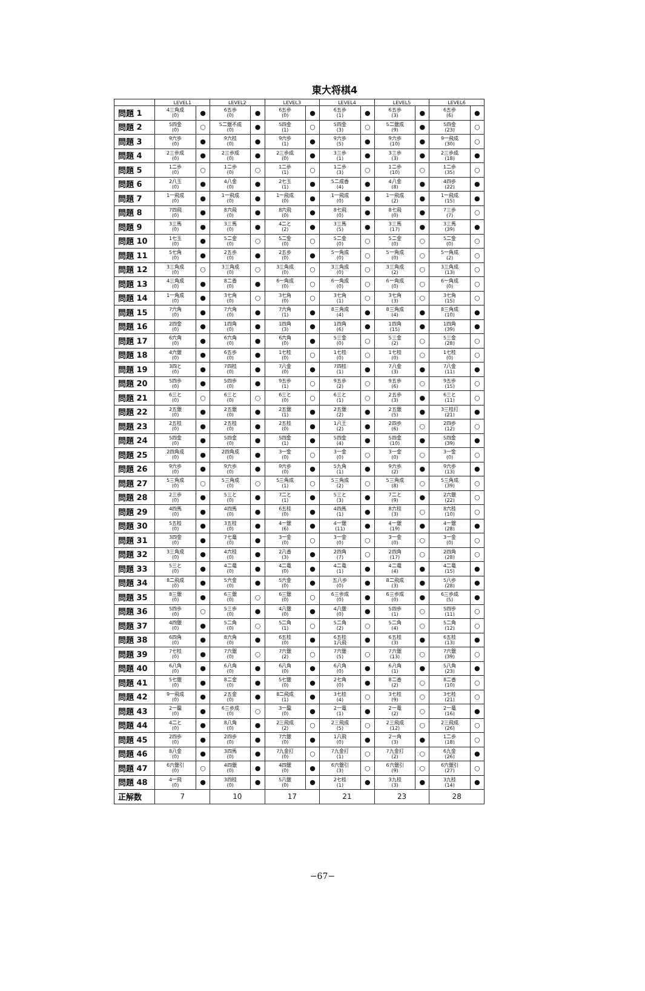東大将棋4
| | LEVEL1 | | LEVEL2 | | LEVEL3 | | LEVEL4 | | LEVEL5 | | LEVEL6 | |
| --- | --- | --- | --- | --- | --- | --- | --- | --- | --- | --- | --- | --- |
| 問題 1 | 4三角成 (0) | ● | 6五歩 (0) | ● | 6五歩 (0) | ● | 6五歩 (1) | ● | 6五歩 (3) | ● | 6五歩 (6) | ● |
| 問題 2 | 5四金 (0) | ○ | 5二銀不成 (0) | ● | 5四金 (1) | ○ | 5四金 (3) | ○ | 5二銀成 (9) | ● | 5四金 (23) | ○ |
| 問題 3 | 9六歩 (0) | ● | 9六桂 (0) | ● | 9六歩 (1) | ● | 9六歩 (5) | ● | 9六歩 (10) | ● | 9一飛成 (30) | ○ |
| 問題 4 | 2三歩成 (0) | ● | 2三歩成 (0) | ● | 2三歩成 (0) | ● | 3三歩 (1) | ● | 3三歩 (3) | ● | 2三歩成 (18) | ● |
| 問題 5 | 1二歩 (0) | ○ | 1二歩 (0) | ○ | 1二歩 (1) | ○ | 1二歩 (3) | ○ | 1二歩 (10) | ○ | 1二歩 (35) | ○ |
| 問題 6 | 2八玉 (0) | ● | 4八金 (0) | ● | 2七玉 (1) | ● | 5二成香 (4) | ● | 4八金 (8) | ● | 4四歩 (22) | ● |
| 問題 7 | 1一飛成 (0) | ● | 1一飛成 (0) | ● | 1一飛成 (0) | ● | 1一飛成 (0) | ● | 1一飛成 (2) | ● | 1一飛成 (15) | ● |
| 問題 8 | 7四飛 (0) | ● | 8六飛 (0) | ● | 8六飛 (0) | ● | 8七飛 (0) | ● | 8七飛 (0) | ● | 7三歩 (7) | ○ |
| 問題 9 | 3三馬 (0) | ● | 3三馬 (0) | ● | 4二と (2) | ● | 3三馬 (5) | ● | 3三馬 (17) | ● | 3三馬 (39) | ● |
| 問題 10 | 1七玉 (0) | ● | 5二金 (0) | ○ | 5二金 (0) | ○ | 5二金 (0) | ○ | 5二金 (0) | ○ | 5二金 (0) | ○ |
| 問題 11 | 5七角 (0) | ● | 2五歩 (0) | ● | 2五歩 (0) | ● | 5一角成 (0) | ○ | 5一角成 (0) | ○ | 5一角成 (2) | ○ |
| 問題 12 | 3三角成 (0) | ○ | 3三角成 (0) | ○ | 3三角成 (0) | ○ | 3三角成 (0) | ○ | 3三角成 (2) | ○ | 3三角成 (13) | ○ |
| 問題 13 | 4三角成 (0) | ● | 8二香 (0) | ● | 6一角成 (0) | ○ | 6一角成 (0) | ○ | 6一角成 (0) | ○ | 6一角成 (0) | ○ |
| 問題 14 | 1一角成 (0) | ● | 3七角 (0) | ○ | 3七角 (0) | ○ | 3七角 (1) | ○ | 3七角 (3) | ○ | 3七角 (15) | ○ |
| 問題 15 | 7六角 (0) | ● | 7六角 (0) | ● | 7六角 (1) | ● | 8三角成 (4) | ● | 8三角成 (4) | ● | 8三角成 (10) | ● |
| 問題 16 | 2四金 (0) | ● | 1四角 (0) | ● | 1四角 (3) | ● | 1四角 (6) | ● | 1四角 (15) | ● | 1四角 (39) | ● |
| 問題 17 | 6六角 (0) | ● | 6六角 (0) | ● | 6六角 (0) | ● | 5三金 (0) | ○ | 5三金 (2) | ○ | 5三金 (28) | ○ |
| 問題 18 | 4六銀 (0) | ● | 6五歩 (0) | ● | 1七桂 (0) | ○ | 1七桂 (0) | ○ | 1七桂 (0) | ○ | 1七桂 (0) | ○ |
| 問題 19 | 3四と (0) | ● | 7四桂 (0) | ● | 7八金 (0) | ● | 7四桂 (1) | ● | 7八金 (3) | ● | 7八金 (11) | ● |
| 問題 20 | 5四歩 (0) | ● | 5四歩 (0) | ● | 9五歩 (1) | ○ | 9五歩 (2) | ○ | 9五歩 (6) | ○ | 9五歩 (15) | ○ |
| 問題 21 | 6三と (0) | ○ | 6三と (0) | ○ | 6三と (0) | ○ | 6三と (1) | ○ | 2五歩 (3) | ● | 6三と (11) | ○ |
| 問題 22 | 2五銀 (0) | ● | 2五銀 (0) | ● | 2五銀 (1) | ● | 2五銀 (2) | ● | 2五銀 (5) | ● | 3三桂打 (21) | ● |
| 問題 23 | 2五桂 (0) | ● | 2五桂 (0) | ● | 2五桂 (0) | ● | 1八王 (2) | ● | 2四歩 (6) | ○ | 2四歩 (12) | ○ |
| 問題 24 | 5四金 (0) | ● | 5四金 (0) | ● | 5四金 (1) | ● | 5四金 (4) | ● | 5四金 (10) | ● | 5四金 (39) | ● |
| 問題 25 | 2四角成 (0) | ● | 2四角成 (0) | ● | 3一金 (0) | ○ | 3一金 (0) | ○ | 3一金 (0) | ○ | 3一金 (0) | ○ |
| 問題 26 | 9六歩 (0) | ● | 9六歩 (0) | ● | 9六歩 (0) | ● | 5九角 (1) | ● | 9六歩 (2) | ● | 9六歩 (13) | ● |
| 問題 27 | 5三角成 (0) | ○ | 5三角成 (0) | ○ | 5三角成 (1) | ○ | 5三角成 (2) | ○ | 5三角成 (8) | ○ | 5三角成 (39) | ○ |
| 問題 28 | 2三歩 (0) | ● | 5三と (0) | ● | 7二と (1) | ● | 5三と (3) | ● | 7二と (9) | ● | 2六銀 (22) | ○ |
| 問題 29 | 4四馬 (0) | ● | 4四馬 (0) | ● | 6五桂 (0) | ● | 4四馬 (1) | ● | 8六桂 (3) | ○ | 8六桂 (10) | ○ |
| 問題 30 | 5五桂 (0) | ● | 3五桂 (0) | ● | 4一銀 (6) | ● | 4一銀 (11) | ● | 4一銀 (19) | ● | 4一銀 (28) | ● |
| 問題 31 | 3四金 (0) | ● | 7七竜 (0) | ● | 3一金 (0) | ○ | 3一金 (0) | ○ | 3一金 (0) | ○ | 3一金 (0) | ○ |
| 問題 32 | 3三角成 (0) | ● | 4六桂 (0) | ● | 2八香 (3) | ● | 2四角 (7) | ○ | 2四角 (17) | ○ | 2四角 (28) | ○ |
| 問題 33 | 5三と (0) | ● | 4二竜 (0) | ● | 4二竜 (0) | ● | 4二竜 (1) | ● | 4二竜 (4) | ● | 4二竜 (15) | ● |
| 問題 34 | 8二飛成 (0) | ● | 5六金 (0) | ● | 5六金 (0) | ● | 五八歩 (0) | ● | 8二飛成 (3) | ● | 5八歩 (28) | ● |
| 問題 35 | 8三銀 (0) | ● | 6三銀 (0) | ○ | 6三銀 (0) | ○ | 6三歩成 (0) | ● | 6三歩成 (0) | ● | 6三歩成 (5) | ● |
| 問題 36 | 5四歩 (0) | ○ | 5三歩 (0) | ● | 4八銀 (0) | ● | 4八銀 (0) | ● | 5四歩 (1) | ○ | 5四歩 (11) | ○ |
| 問題 37 | 4四銀 (0) | ● | 5二角 (0) | ○ | 5二角 (1) | ○ | 5二角 (2) | ○ | 5二角 (4) | ○ | 5二角 (12) | ○ |
| 問題 38 | 6四角 (0) | ● | 8六角 (0) | ● | 6五桂 (0) | ● | 6五桂 1八飛 | ● | 6五桂 (3) | ● | 6五桂 (13) | ● |
| 問題 39 | 7七桂 (0) | ● | 7六銀 (0) | ○ | 7六銀 (2) | ○ | 7六銀 (5) | ○ | 7六銀 (13) | ○ | 7六銀 (39) | ○ |
| 問題 40 | 6八角 (0) | ● | 6八角 (0) | ● | 6八角 (0) | ● | 6八角 (0) | ● | 6八角 (1) | ● | 5八角 (23) | ● |
| 問題 41 | 5七銀 (0) | ● | 8二金 (0) | ● | 5七銀 (0) | ● | 2七角 (0) | ● | 8二香 (2) | ○ | 8二香 (10) | ○ |
| 問題 42 | 9一飛成 (0) | ● | 2五金 (0) | ● | 8二飛成 (1) | ● | 3七桂 (4) | ○ | 3七桂 (9) | ○ | 3七桂 (21) | ○ |
| 問題 43 | 2一龍 (0) | ● | 6三歩成 (0) | ○ | 3一龍 (0) | ● | 2一竜 (1) | ● | 2一竜 (2) | ○ | 2一竜 (16) | ● |
| 問題 44 | 4二と (0) | ● | 8八角 (0) | ● | 2三飛成 (2) | ○ | 2三飛成 (5) | ○ | 2三飛成 (12) | ○ | 2三飛成 (26) | ○ |
| 問題 45 | 2四歩 (0) | ● | 2四歩 (0) | ● | 7六銀 (0) | ● | 1八飛 (0) | ● | 2一角 (3) | ● | 1二歩 (18) | ○ |
| 問題 46 | 8八金 (0) | ● | 3四馬 (0) | ● | 7九金打 (0) | ○ | 7九金打 (1) | ○ | 7九金打 (2) | ○ | 6九金 (26) | ● |
| 問題 47 | 6六銀引 (0) | ○ | 4四銀 (0) | ● | 4四銀 (0) | ● | 6六銀引 (3) | ○ | 6六銀引 (9) | ○ | 6六銀引 (27) | ○ |
| 問題 48 | 4一飛 (0) | ● | 3四桂 (0) | ● | 5八銀 (0) | ● | 2七桂 (1) | ● | 3九桂 (3) | ● | 3九桂 (14) | ● |
| 正解数 | 7 | | 10 | | 17 | | 21 | | 23 | | 28 | |
−67−